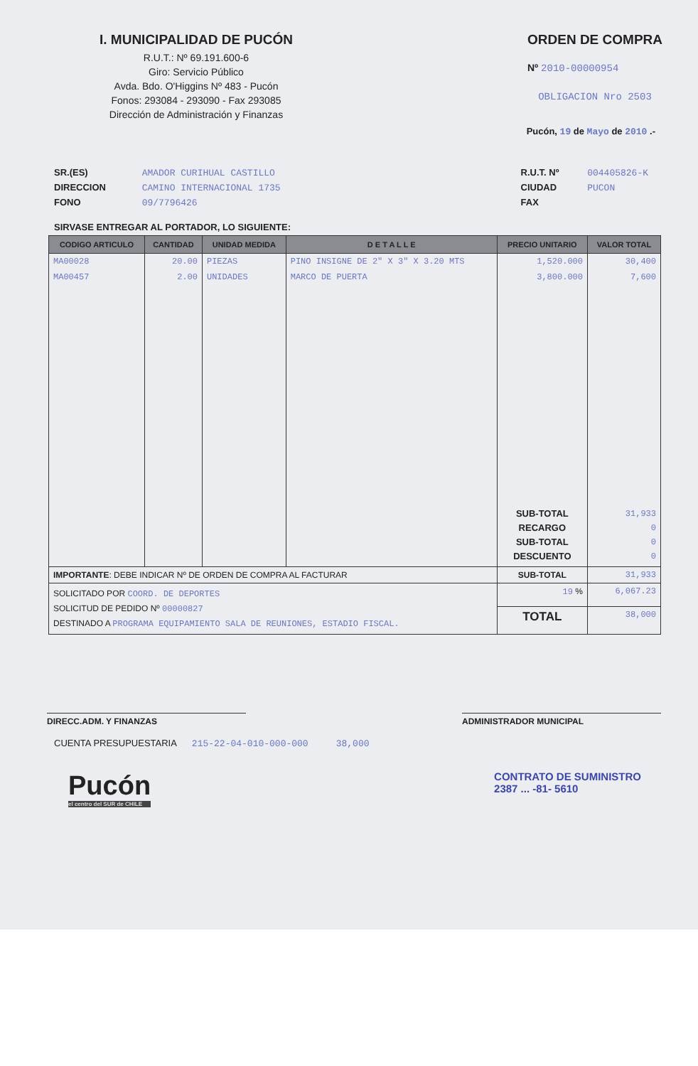I. MUNICIPALIDAD DE PUCÓN
R.U.T.: Nº 69.191.600-6
Giro: Servicio Público
Avda. Bdo. O'Higgins Nº 483 - Pucón
Fonos: 293084 - 293090 - Fax 293085
Dirección de Administración y Finanzas
ORDEN DE COMPRA
Nº 2010-00000954
OBLIGACION Nro 2503
Pucón, 19 de Mayo de 2010 .-
SR.(ES) AMADOR CURIHUAL CASTILLO
DIRECCION CAMINO INTERNACIONAL 1735
FONO 09/7796426
R.U.T. Nº 004405826-K
CIUDAD PUCON
FAX
SIRVASE ENTREGAR AL PORTADOR, LO SIGUIENTE:
| CODIGO ARTICULO | CANTIDAD | UNIDAD MEDIDA | D E T A L L E | PRECIO UNITARIO | VALOR TOTAL |
| --- | --- | --- | --- | --- | --- |
| MA00028 | 20.00 | PIEZAS | PINO INSIGNE DE 2" X 3" X 3.20 MTS | 1,520.000 | 30,400 |
| MA00457 | 2.00 | UNIDADES | MARCO DE PUERTA | 3,800.000 | 7,600 |
| | | | | SUB-TOTAL RECARGO SUB-TOTAL DESCUENTO | 31,933 0 0 0 |
| IMPORTANTE : DEBE INDICAR Nº DE ORDEN DE COMPRA AL FACTURAR | | | | SUB-TOTAL | 31,933 |
| SOLICITADO POR COORD. DE DEPORTES SOLICITUD DE PEDIDO Nº 00000827 DESTINADO A PROGRAMA EQUIPAMIENTO SALA DE REUNIONES, ESTADIO FISCAL. | | | | 19 % | 6,067.23 |
| | | | | TOTAL | 38,000 |
DIRECC.ADM. Y FINANZAS ADMINISTRADOR MUNICIPAL
CUENTA PRESUPUESTARIA 215-22-04-010-000-000 38,000
Pucón
el centro del SUR de CHILE
CONTRATO DE SUMINISTRO
2387 ... -81- 5610